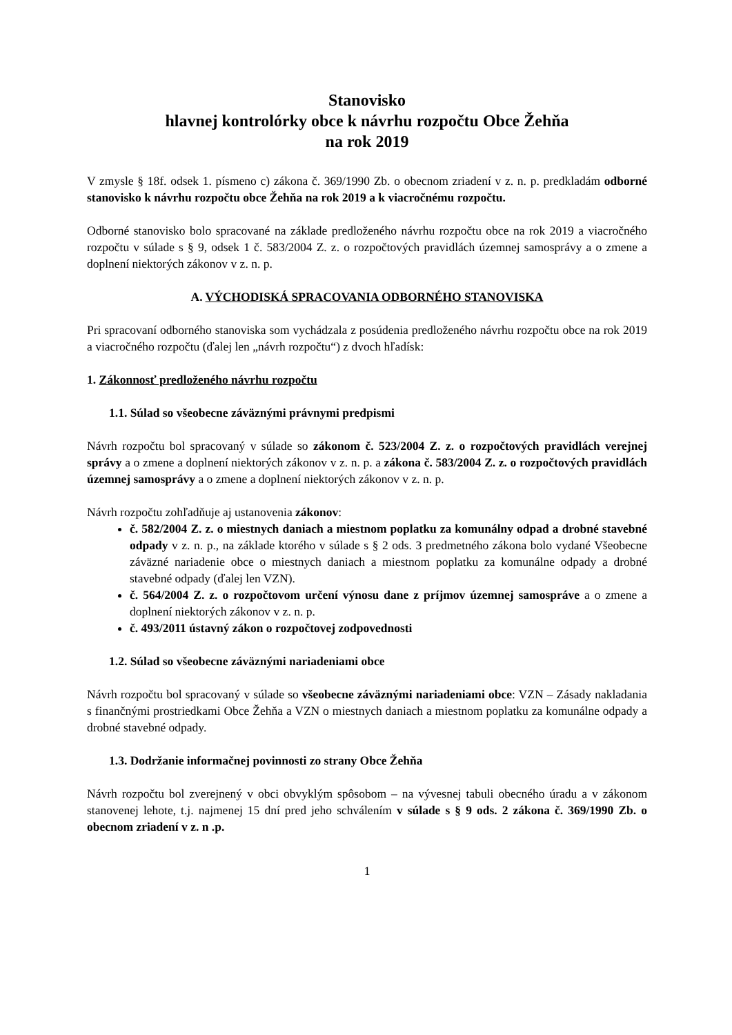Stanovisko
hlavnej kontrolórky obce k návrhu rozpočtu Obce Žehňa
na rok 2019
V zmysle § 18f. odsek 1. písmeno c) zákona č. 369/1990 Zb. o obecnom zriadení v z. n. p. predkladám odborné stanovisko k návrhu rozpočtu obce Žehňa na rok 2019 a k viacročnému rozpočtu.
Odborné stanovisko bolo spracované na základe predloženého návrhu rozpočtu obce na rok 2019 a viacročného rozpočtu v súlade s § 9, odsek 1 č. 583/2004 Z. z. o rozpočtových pravidlách územnej samosprávy a o zmene a doplnení niektorých zákonov v z. n. p.
A. VÝCHODISKÁ SPRACOVANIA ODBORNÉHO STANOVISKA
Pri spracovaní odborného stanoviska som vychádzala z posúdenia predloženého návrhu rozpočtu obce na rok 2019 a viacročného rozpočtu (ďalej len „návrh rozpočtu“) z dvoch hľadísk:
1. Zákonnosť predloženého návrhu rozpočtu
1.1. Súlad so všeobecne záväznými právnymi predpismi
Návrh rozpočtu bol spracovaný v súlade so zákonom č. 523/2004 Z. z. o rozpočtových pravidlách verejnej správy a o zmene a doplnení niektorých zákonov v z. n. p. a zákona č. 583/2004 Z. z. o rozpočtových pravidlách územnej samosprávy a o zmene a doplnení niektorých zákonov v z. n. p.
Návrh rozpočtu zohľadňuje aj ustanovenia zákonov:
č. 582/2004 Z. z. o miestnych daniach a miestnom poplatku za komunálny odpad a drobné stavebné odpady v z. n. p., na základe ktorého v súlade s § 2 ods. 3 predmetného zákona bolo vydané Všeobecne záväzné nariadenie obce o miestnych daniach a miestnom poplatku za komunálne odpady a drobné stavebné odpady (ďalej len VZN).
č. 564/2004 Z. z. o rozpočtovom určení výnosu dane z príjmov územnej samospráve a o zmene a doplnení niektorých zákonov v z. n. p.
č. 493/2011 ústavný zákon o rozpočtovej zodpovednosti
1.2. Súlad so všeobecne záväznými nariadeniami obce
Návrh rozpočtu bol spracovaný v súlade so všeobecne záväznými nariadeniami obce: VZN – Zásady nakladania s finančnými prostriedkami Obce Žehňa a VZN o miestnych daniach a miestnom poplatku za komunálne odpady a drobné stavebné odpady.
1.3. Dodržanie informačnej povinnosti zo strany Obce Žehňa
Návrh rozpočtu bol zverejnený v obci obvyklým spôsobom – na vývesnej tabuli obecného úradu a v zákonom stanovenej lehote, t.j. najmenej 15 dní pred jeho schválením v súlade s § 9 ods. 2 zákona č. 369/1990 Zb. o obecnom zriadení v z. n .p.
1